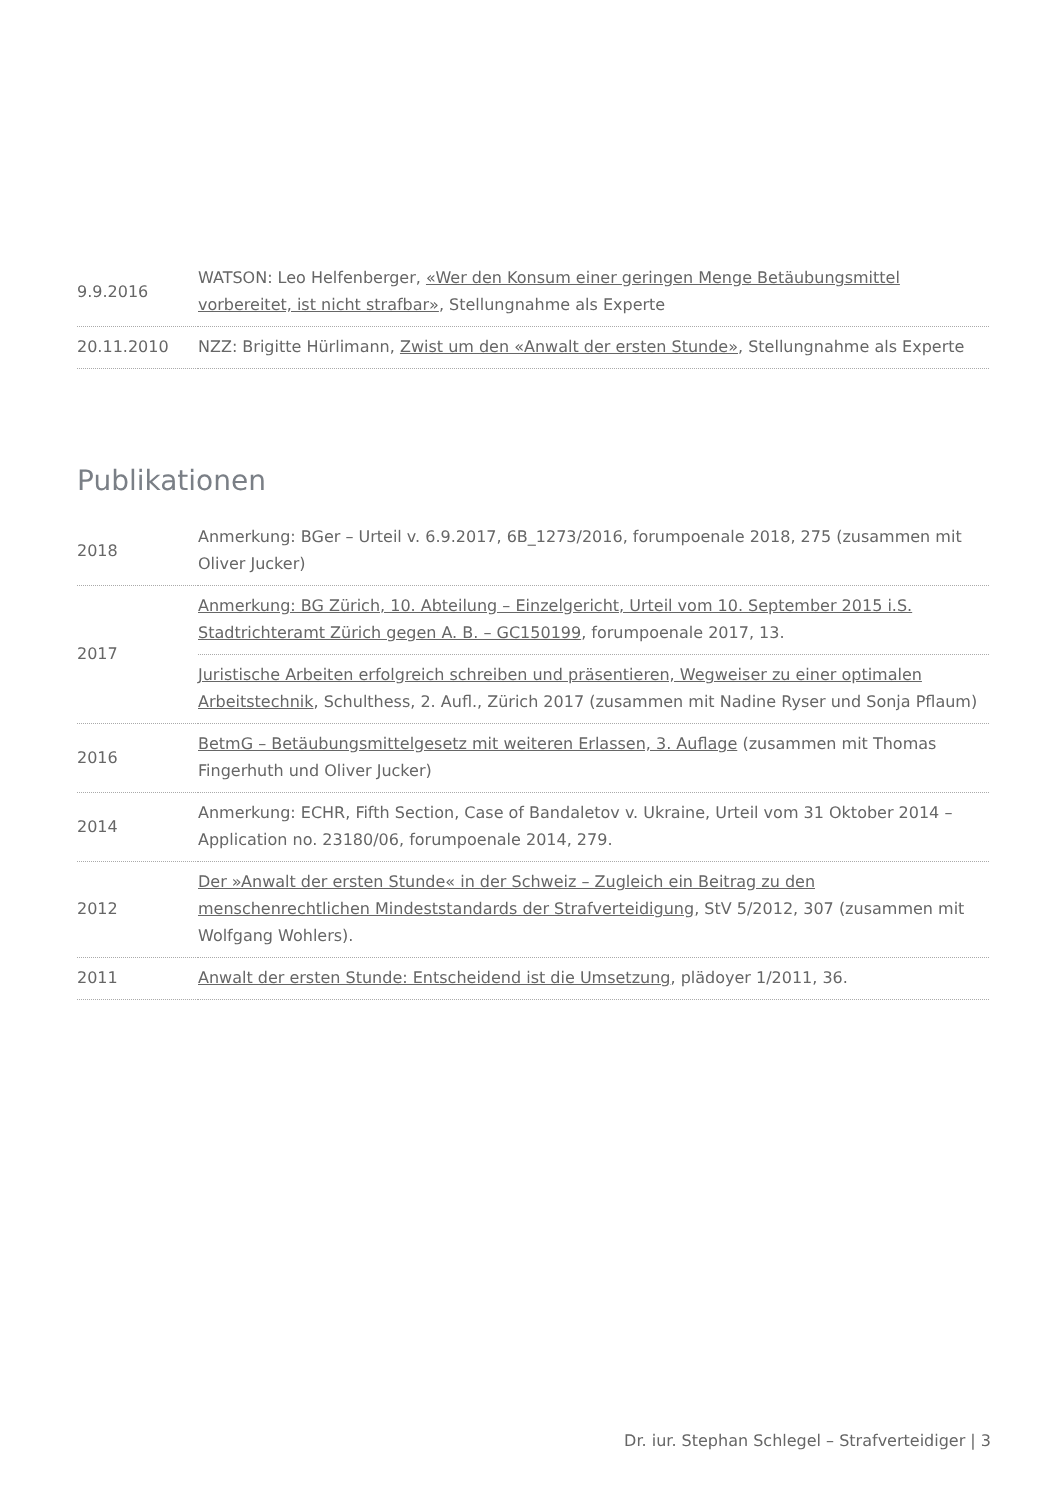| 9.9.2016 | WATSON: Leo Helfenberger, «Wer den Konsum einer geringen Menge Betäubungsmittel vorbereitet, ist nicht strafbar» , Stellungnahme als Experte |
| 20.11.2010 | NZZ: Brigitte Hürlimann, Zwist um den «Anwalt der ersten Stunde» , Stellungnahme als Experte |
Publikationen
| 2018 | Anmerkung: BGer – Urteil v. 6.9.2017, 6B_1273/2016, forumpoenale 2018, 275 (zusammen mit Oliver Jucker) |
| 2017 | Anmerkung: BG Zürich, 10. Abteilung – Einzelgericht, Urteil vom 10. September 2015 i.S. Stadtrichteramt Zürich gegen A. B. – GC150199 , forumpoenale 2017, 13. Juristische Arbeiten erfolgreich schreiben und präsentieren, Wegweiser zu einer optimalen Arbeitstechnik , Schulthess, 2. Aufl., Zürich 2017 (zusammen mit Nadine Ryser und Sonja Pflaum) |
| 2016 | BetmG – Betäubungsmittelgesetz mit weiteren Erlassen, 3. Auflage (zusammen mit Thomas Fingerhuth und Oliver Jucker) |
| 2014 | Anmerkung: ECHR, Fifth Section, Case of Bandaletov v. Ukraine, Urteil vom 31 Oktober 2014 – Application no. 23180/06, forumpoenale 2014, 279. |
| 2012 | Der »Anwalt der ersten Stunde« in der Schweiz – Zugleich ein Beitrag zu den menschenrechtlichen Mindeststandards der Strafverteidigung , StV 5/2012, 307 (zusammen mit Wolfgang Wohlers). |
| 2011 | Anwalt der ersten Stunde: Entscheidend ist die Umsetzung , plädoyer 1/2011, 36. |
Dr. iur. Stephan Schlegel – Strafverteidiger | 3